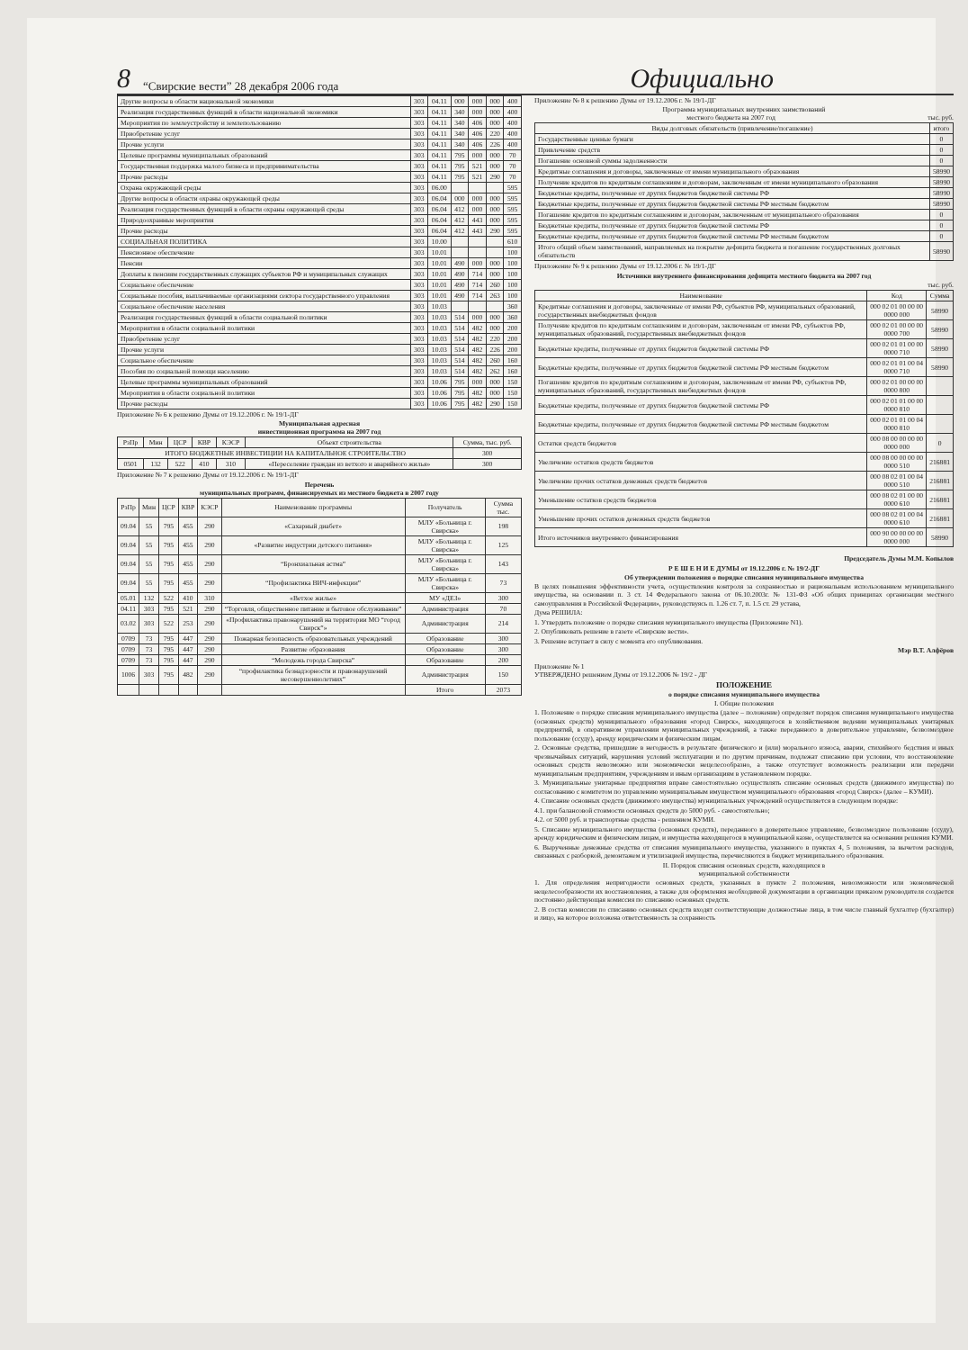8 “Свирские вести” 28 декабря 2006 года Официально
| Другие вопросы в области национальной экономики | 303 | 04.11 | 000 | 000 | 000 | 400 |
| Реализация государственных функций в области национальной экономики | 303 | 04.11 | 340 | 000 | 000 | 400 |
| Мероприятия по землеустройству и землепользованию | 303 | 04.11 | 340 | 406 | 000 | 400 |
| Приобретение услуг | 303 | 04.11 | 340 | 406 | 220 | 400 |
| Прочие услуги | 303 | 04.11 | 340 | 406 | 226 | 400 |
| Целевые программы муниципальных образований | 303 | 04.11 | 795 | 000 | 000 | 70 |
| Государственная поддержка малого бизнеса и предпринимательства | 303 | 04.11 | 795 | 521 | 000 | 70 |
| Прочие расходы | 303 | 04.11 | 795 | 521 | 290 | 70 |
| Охрана окружающей среды | 303 | 06.00 | | | | 595 |
| Другие вопросы в области охраны окружающей среды | 303 | 06.04 | 000 | 000 | 000 | 595 |
| Реализация государственных функций в области охраны окружающей среды | 303 | 06.04 | 412 | 000 | 000 | 595 |
| Природоохранные мероприятия | 303 | 06.04 | 412 | 443 | 000 | 595 |
| Прочие расходы | 303 | 06.04 | 412 | 443 | 290 | 595 |
| СОЦИАЛЬНАЯ ПОЛИТИКА | 303 | 10.00 | | | | 610 |
| Пенсионное обеспечение | 303 | 10.01 | | | | 100 |
| Пенсии | 303 | 10.01 | 490 | 000 | 000 | 100 |
| Доплаты к пенсиям государственных служащих субъектов РФ и муниципальных служащих | 303 | 10.01 | 490 | 714 | 000 | 100 |
| Социальное обеспечение | 303 | 10.01 | 490 | 714 | 260 | 100 |
| Социальные пособия, выплачиваемые организациями сектора государственного управления | 303 | 10.01 | 490 | 714 | 263 | 100 |
| Социальное обеспечение населения | 303 | 10.03 | | | | 360 |
| Реализация государственных функций в области социальной политики | 303 | 10.03 | 514 | 000 | 000 | 360 |
| Мероприятия в области социальной политики | 303 | 10.03 | 514 | 482 | 000 | 200 |
| Приобретение услуг | 303 | 10.03 | 514 | 482 | 220 | 200 |
| Прочие услуги | 303 | 10.03 | 514 | 482 | 226 | 200 |
| Социальное обеспечение | 303 | 10.03 | 514 | 482 | 260 | 160 |
| Пособия по социальной помощи населению | 303 | 10.03 | 514 | 482 | 262 | 160 |
| Целевые программы муниципальных образований | 303 | 10.06 | 795 | 000 | 000 | 150 |
| Мероприятия в области социальной политики | 303 | 10.06 | 795 | 482 | 000 | 150 |
| Прочие расходы | 303 | 10.06 | 795 | 482 | 290 | 150 |
Приложение № 6 к решению Думы от 19.12.2006 г. № 19/1-ДГ
Муниципальная адресная
инвестиционная программа на 2007 год
| РзПр | Мин | ЦСР | КВР | КЭСР | Объект строительства | Сумма, тыс. руб. |
| --- | --- | --- | --- | --- | --- | --- |
| ИТОГО БЮДЖЕТНЫЕ ИНВЕСТИЦИИ НА КАПИТАЛЬНОЕ СТРОИТЕЛЬСТВО | | | | | | 300 |
| 0501 | 132 | 522 | 410 | 310 | «Переселение граждан из ветхого и аварийного жилья» | 300 |
Приложение № 7 к решению Думы от 19.12.2006 г. № 19/1-ДГ
Перечень
муниципальных программ, финансируемых из местного бюджета в 2007 году
| РзПр | Мин | ЦСР | КВР | КЭСР | Наименование программы | Получатель | Сумма тыс. |
| --- | --- | --- | --- | --- | --- | --- | --- |
| 09.04 | 55 | 795 | 455 | 290 | «Сахарный диабет» | МЛУ «Больница г. Свирска» | 198 |
| 09.04 | 55 | 795 | 455 | 290 | «Развитие индустрии детского питания» | МЛУ «Больница г. Свирска» | 125 |
| 09.04 | 55 | 795 | 455 | 290 | “Бронхиальная астма” | МЛУ «Больница г. Свирска» | 143 |
| 09.04 | 55 | 795 | 455 | 290 | “Профилактика ВИЧ-инфекции” | МЛУ «Больница г. Свирска» | 73 |
| 05.01 | 132 | 522 | 410 | 310 | «Ветхое жилье» | МУ «ДЕЗ» | 300 |
| 04.11 | 303 | 795 | 521 | 290 | “Торговля, общественное питание и бытовое обслуживание” | Администрация | 70 |
| 03.02 | 303 | 522 | 253 | 290 | «Профилактика правонарушений на территории МО “город Свирск”» | Администрация | 214 |
| 0709 | 73 | 795 | 447 | 290 | Пожарная безопасность образовательных учреждений | Образование | 300 |
| 0709 | 73 | 795 | 447 | 290 | Развитие образования | Образование | 300 |
| 0709 | 73 | 795 | 447 | 290 | “Молодежь города Свирска” | Образование | 200 |
| 1006 | 303 | 795 | 482 | 290 | “профилактика безнадзорности и правонарушений несовершеннолетних” | Администрация | 150 |
| | | | | | | Итого | 2073 |
Приложение № 8 к решению Думы от 19.12.2006 г. № 19/1-ДГ
Программа муниципальных внутренних заимствований
местного бюджета на 2007 год тыс. руб.
| Виды долговых обязательств (привлечение/погашение) | итого |
| --- | --- |
| Государственные ценные бумаги | 0 |
| Привлечение средств | 0 |
| Погашение основной суммы задолженности | 0 |
| Кредитные соглашения и договоры, заключенные от имени муниципального образования | 58990 |
| Получение кредитов по кредитным соглашениям и договорам, заключенным от имени муниципального образования | 58990 |
| Бюджетные кредиты, полученные от других бюджетов бюджетной системы РФ | 58990 |
| Бюджетные кредиты, полученные от других бюджетов бюджетной системы РФ местным бюджетом | 58990 |
| Погашение кредитов по кредитным соглашениям и договорам, заключенным от муниципального образования | 0 |
| Бюджетные кредиты, полученные от других бюджетов бюджетной системы РФ | 0 |
| Бюджетные кредиты, полученные от других бюджетов бюджетной системы РФ местным бюджетом | 0 |
| Итого общий объем заимствований, направляемых на покрытие дефицита бюджета и погашение государственных долговых обязательств | 58990 |
Приложение № 9 к решению Думы от 19.12.2006 г. № 19/1-ДГ
Источники внутреннего финансирования дефицита местного бюджета на 2007 год
тыс. руб.
| Наименование | Код | Сумма |
| --- | --- | --- |
| Кредитные соглашения и договоры, заключенные от имени РФ, субъектов РФ, муниципальных образований, государственных внебюджетных фондов | 000 02 01 00 00 00 0000 000 | 58990 |
| Получение кредитов по кредитным соглашениям и договорам, заключенным от имени РФ, субъектов РФ, муниципальных образований, государственных внебюджетных фондов | 000 02 01 00 00 00 0000 700 | 58990 |
| Бюджетные кредиты, полученные от других бюджетов бюджетной системы РФ | 000 02 01 01 00 00 0000 710 | 58990 |
| Бюджетные кредиты, полученные от других бюджетов бюджетной системы РФ местным бюджетом | 000 02 01 01 00 04 0000 710 | 58990 |
| Погашение кредитов по кредитным соглашениям и договорам, заключенным от имени РФ, субъектов РФ, муниципальных образований, государственных внебюджетных фондов | 000 02 01 00 00 00 0000 800 | |
| Бюджетные кредиты, полученные от других бюджетов бюджетной системы РФ | 000 02 01 01 00 00 0000 810 | |
| Бюджетные кредиты, полученные от других бюджетов бюджетной системы РФ местным бюджетом | 000 02 01 01 00 04 0000 810 | |
| Остатки средств бюджетов | 000 08 00 00 00 00 0000 000 | 0 |
| Увеличение остатков средств бюджетов | 000 08 00 00 00 00 0000 510 | 216881 |
| Увеличение прочих остатков денежных средств бюджетов | 000 08 02 01 00 04 0000 510 | 216881 |
| Уменьшение остатков средств бюджетов | 000 08 02 01 00 00 0000 610 | 216881 |
| Уменьшение прочих остатков денежных средств бюджетов | 000 08 02 01 00 04 0000 610 | 216881 |
| Итого источников внутреннего финансирования | 000 90 00 00 00 00 0000 000 | 58990 |
Председатель Думы М.М. Копылов
Р Е Ш Е Н И Е ДУМЫ от 19.12.2006 г. № 19/2-ДГ
Об утверждении положения о порядке списания муниципального имущества
В целях повышения эффективности учета, осуществления контроля за сохранностью и рациональным использованием муниципального имущества, на основании п. 3 ст. 14 Федерального закона от 06.10.2003г. № 131-ФЗ «Об общих принципах организации местного самоуправления в Российской Федерации», руководствуясь п. 1.26 ст. 7, п. 1.5 ст. 29 устава,
Дума РЕШИЛА:
1. Утвердить положение о порядке списания муниципального имущества (Приложение N1).
2. Опубликовать решение в газете «Свирские вести».
3. Решение вступает в силу с момента его опубликования.
Мэр В.Т. Алфёров
Приложение № 1
УТВЕРЖДЕНО решением Думы от 19.12.2006 № 19/2 - ДГ
ПОЛОЖЕНИЕ
о порядке списания муниципального имущества
I. Общие положения
1. Положение о порядке списания муниципального имущества (далее – положение) определяет порядок списания муниципального имущества (основных средств) муниципального образования «город Свирск», находящегося в хозяйственном ведении муниципальных унитарных предприятий, в оперативном управлении муниципальных учреждений, а также переданного в доверительное управление, безвозмездное пользование (ссуду), аренду юридическим и физическим лицам.
2. Основные средства, пришедшие в негодность в результате физического и (или) морального износа, аварии, стихийного бедствия и иных чрезвычайных ситуаций, нарушения условий эксплуатации и по другим причинам, подлежат списанию при условии, что восстановление основных средств невозможно или экономически нецелесообразно, а также отсутствует возможность реализации или передачи муниципальным предприятиям, учреждениям и иным организациям в установленном порядке.
3. Муниципальные унитарные предприятия вправе самостоятельно осуществлять списание основных средств (движимого имущества) по согласованию с комитетом по управлению муниципальным имуществом муниципального образования «город Свирск» (далее – КУМИ).
4. Списание основных средств (движимого имущества) муниципальных учреждений осуществляется в следующем порядке:
4.1. при балансовой стоимости основных средств до 5000 руб. - самостоятельно;
4.2. от 5000 руб. и транспортные средства - решением КУМИ.
5. Списание муниципального имущества (основных средств), переданного в доверительное управление, безвозмездное пользование (ссуду), аренду юридическим и физическим лицам, и имущества находящегося в муниципальной казне, осуществляется на основании решения КУМИ.
6. Вырученные денежные средства от списания муниципального имущества, указанного в пунктах 4, 5 положения, за вычетом расходов, связанных с разборкой, демонтажем и утилизацией имущества, перечисляются в бюджет муниципального образования.
II. Порядок списания основных средств, находящихся в
муниципальной собственности
1. Для определения непригодности основных средств, указанных в пункте 2 положения, невозможности или экономической нецелесообразности их восстановления, а также для оформления необходимой документации в организации приказом руководителя создается постоянно действующая комиссия по списанию основных средств.
2. В состав комиссии по списанию основных средств входят соответствующие должностные лица, в том числе главный бухгалтер (бухгалтер) и лицо, на которое возложена ответственность за сохранность